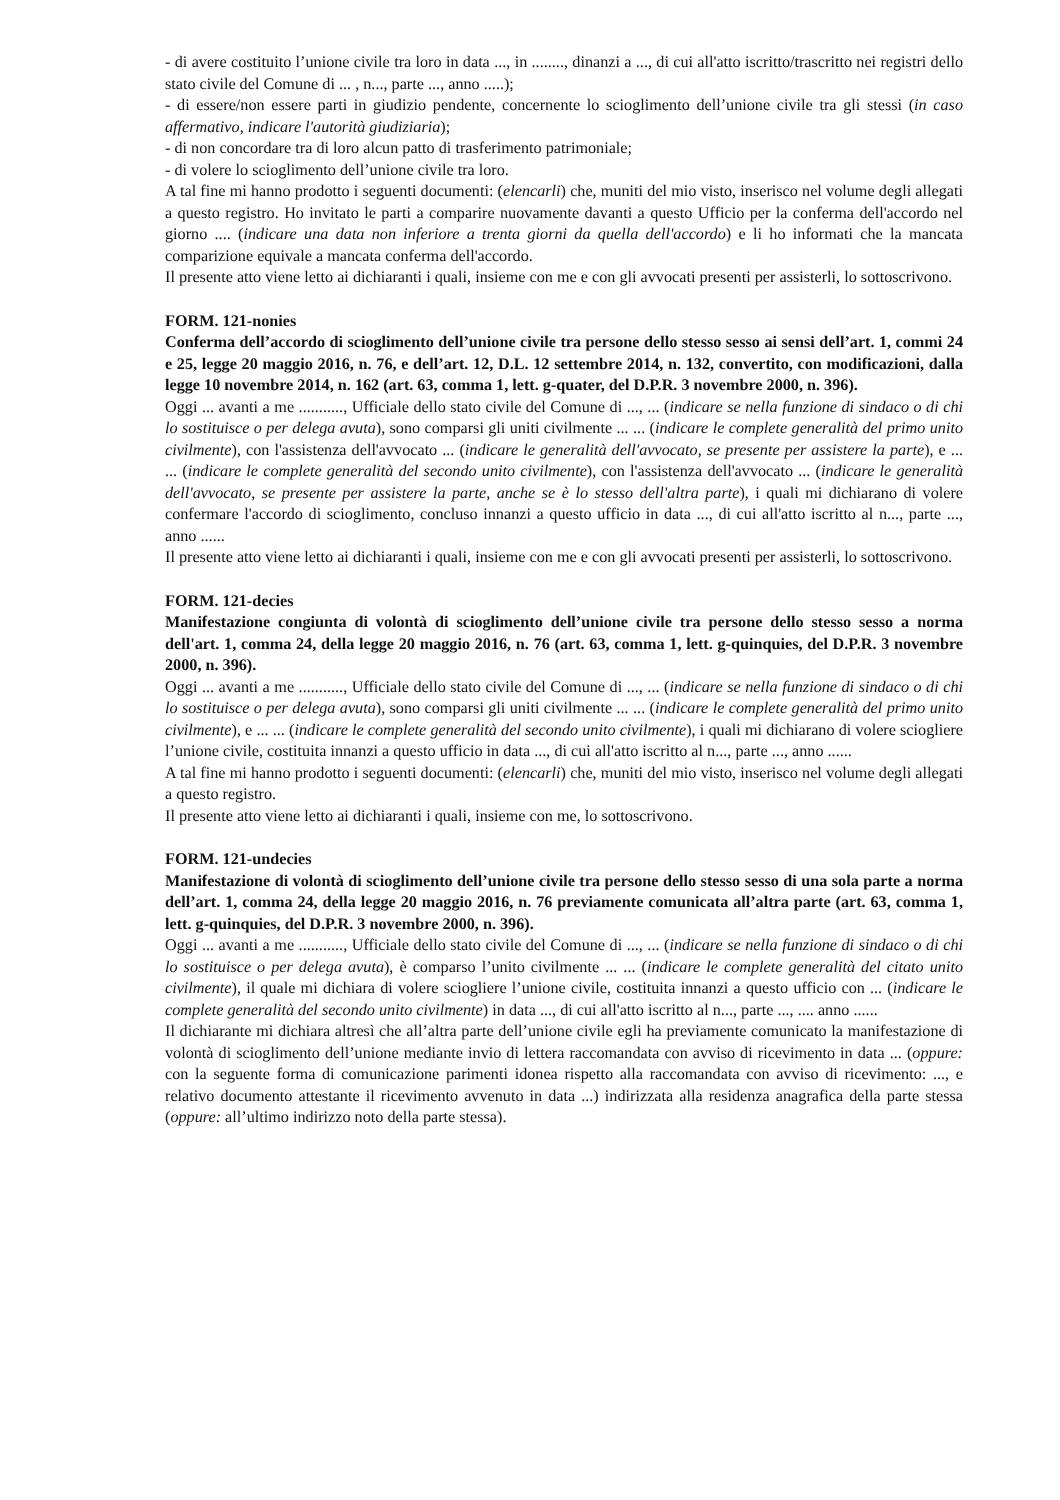- di avere costituito l’unione civile tra loro in data ..., in ........, dinanzi a ..., di cui all'atto iscritto/trascritto nei registri dello stato civile del Comune di ... , n..., parte ..., anno .....);
- di essere/non essere parti in giudizio pendente, concernente lo scioglimento dell’unione civile tra gli stessi (in caso affermativo, indicare l'autorità giudiziaria);
- di non concordare tra di loro alcun patto di trasferimento patrimoniale;
- di volere lo scioglimento dell’unione civile tra loro.
A tal fine mi hanno prodotto i seguenti documenti: (elencarli) che, muniti del mio visto, inserisco nel volume degli allegati a questo registro. Ho invitato le parti a comparire nuovamente davanti a questo Ufficio per la conferma dell'accordo nel giorno .... (indicare una data non inferiore a trenta giorni da quella dell'accordo) e li ho informati che la mancata comparizione equivale a mancata conferma dell'accordo.
Il presente atto viene letto ai dichiaranti i quali, insieme con me e con gli avvocati presenti per assisterli, lo sottoscrivono.
FORM. 121-nonies
Conferma dell’accordo di scioglimento dell’unione civile tra persone dello stesso sesso ai sensi dell’art. 1, commi 24 e 25, legge 20 maggio 2016, n. 76, e dell’art. 12, D.L. 12 settembre 2014, n. 132, convertito, con modificazioni, dalla legge 10 novembre 2014, n. 162 (art. 63, comma 1, lett. g-quater, del D.P.R. 3 novembre 2000, n. 396).
Oggi ... avanti a me ..........., Ufficiale dello stato civile del Comune di ..., ... (indicare se nella funzione di sindaco o di chi lo sostituisce o per delega avuta), sono comparsi gli uniti civilmente ... ... (indicare le complete generalità del primo unito civilmente), con l'assistenza dell'avvocato ... (indicare le generalità dell'avvocato, se presente per assistere la parte), e ... ... (indicare le complete generalità del secondo unito civilmente), con l'assistenza dell'avvocato ... (indicare le generalità dell'avvocato, se presente per assistere la parte, anche se è lo stesso dell'altra parte), i quali mi dichiarano di volere confermare l'accordo di scioglimento, concluso innanzi a questo ufficio in data ..., di cui all'atto iscritto al n..., parte ..., anno ......
Il presente atto viene letto ai dichiaranti i quali, insieme con me e con gli avvocati presenti per assisterli, lo sottoscrivono.
FORM. 121-decies
Manifestazione congiunta di volontà di scioglimento dell’unione civile tra persone dello stesso sesso a norma dell'art. 1, comma 24, della legge 20 maggio 2016, n. 76 (art. 63, comma 1, lett. g-quinquies, del D.P.R. 3 novembre 2000, n. 396).
Oggi ... avanti a me ..........., Ufficiale dello stato civile del Comune di ..., ... (indicare se nella funzione di sindaco o di chi lo sostituisce o per delega avuta), sono comparsi gli uniti civilmente ... ... (indicare le complete generalità del primo unito civilmente), e ... ... (indicare le complete generalità del secondo unito civilmente), i quali mi dichiarano di volere sciogliere l’unione civile, costituita innanzi a questo ufficio in data ..., di cui all'atto iscritto al n..., parte ..., anno ......
A tal fine mi hanno prodotto i seguenti documenti: (elencarli) che, muniti del mio visto, inserisco nel volume degli allegati a questo registro.
Il presente atto viene letto ai dichiaranti i quali, insieme con me, lo sottoscrivono.
FORM. 121-undecies
Manifestazione di volontà di scioglimento dell’unione civile tra persone dello stesso sesso di una sola parte a norma dell’art. 1, comma 24, della legge 20 maggio 2016, n. 76 previamente comunicata all’altra parte (art. 63, comma 1, lett. g-quinquies, del D.P.R. 3 novembre 2000, n. 396).
Oggi ... avanti a me ..........., Ufficiale dello stato civile del Comune di ..., ... (indicare se nella funzione di sindaco o di chi lo sostituisce o per delega avuta), è comparso l’unito civilmente ... ... (indicare le complete generalità del citato unito civilmente), il quale mi dichiara di volere sciogliere l’unione civile, costituita innanzi a questo ufficio con ... (indicare le complete generalità del secondo unito civilmente) in data ..., di cui all'atto iscritto al n..., parte ..., .... anno ......
Il dichiarante mi dichiara altresì che all’altra parte dell’unione civile egli ha previamente comunicato la manifestazione di volontà di scioglimento dell’unione mediante invio di lettera raccomandata con avviso di ricevimento in data ... (oppure: con la seguente forma di comunicazione parimenti idonea rispetto alla raccomandata con avviso di ricevimento: ..., e relativo documento attestante il ricevimento avvenuto in data ...) indirizzata alla residenza anagrafica della parte stessa (oppure: all’ultimo indirizzo noto della parte stessa).